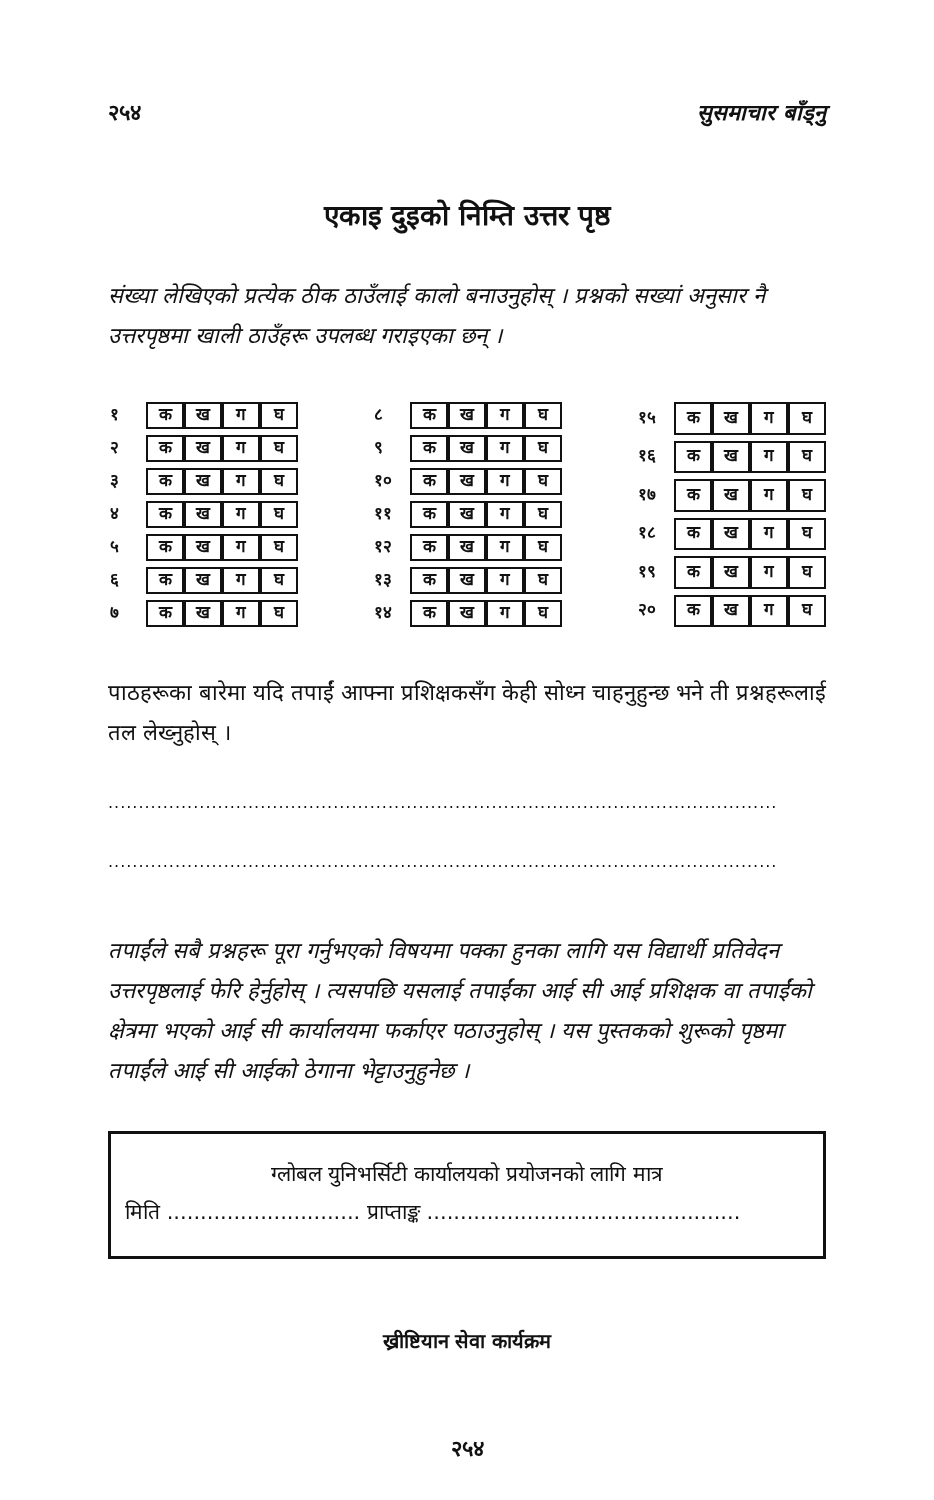२५४ सुसमाचार बाँड्नु
एकाइ दुइको निम्ति उत्तर पृष्ठ
संख्या लेखिएको प्रत्येक ठीक ठाउँलाई कालो बनाउनुहोस् । प्रश्नको सख्यां अनुसार नै उत्तरपृष्ठमा खाली ठाउँहरू उपलब्ध गराइएका छन् ।
| १ | क | ख | ग | घ |
| २ | क | ख | ग | घ |
| ३ | क | ख | ग | घ |
| ४ | क | ख | ग | घ |
| ५ | क | ख | ग | घ |
| ६ | क | ख | ग | घ |
| ७ | क | ख | ग | घ |
| ८ | क | ख | ग | घ |
| ९ | क | ख | ग | घ |
| १० | क | ख | ग | घ |
| ११ | क | ख | ग | घ |
| १२ | क | ख | ग | घ |
| १३ | क | ख | ग | घ |
| १४ | क | ख | ग | घ |
| १५ | क | ख | ग | घ |
| १६ | क | ख | ग | घ |
| १७ | क | ख | ग | घ |
| १८ | क | ख | ग | घ |
| १९ | क | ख | ग | घ |
| २० | क | ख | ग | घ |
पाठहरूका बारेमा यदि तपाईं आफ्ना प्रशिक्षकसँग केही सोध्न चाहनुहुन्छ भने ती प्रश्नहरूलाई तल लेख्नुहोस् ।
..............................................................................................................
..............................................................................................................
तपाईंले सबै प्रश्नहरू पूरा गर्नुभएको विषयमा पक्का हुनका लागि यस विद्यार्थी प्रतिवेदन उत्तरपृष्ठलाई फेरि हेर्नुहोस् । त्यसपछि यसलाई तपाईंका आई सी आई प्रशिक्षक वा तपाईंको क्षेत्रमा भएको आई सी कार्यालयमा फर्काएर पठाउनुहोस् । यस पुस्तकको शुरूको पृष्ठमा तपाईंले आई सी आईको ठेगाना भेट्टाउनुहुनेछ ।
ग्लोबल युनिभर्सिटी कार्यालयको प्रयोजनको लागि मात्र
मिति ............................. प्राप्ताङ्क ...............................................
ख्रीष्टियान सेवा कार्यक्रम
२५४